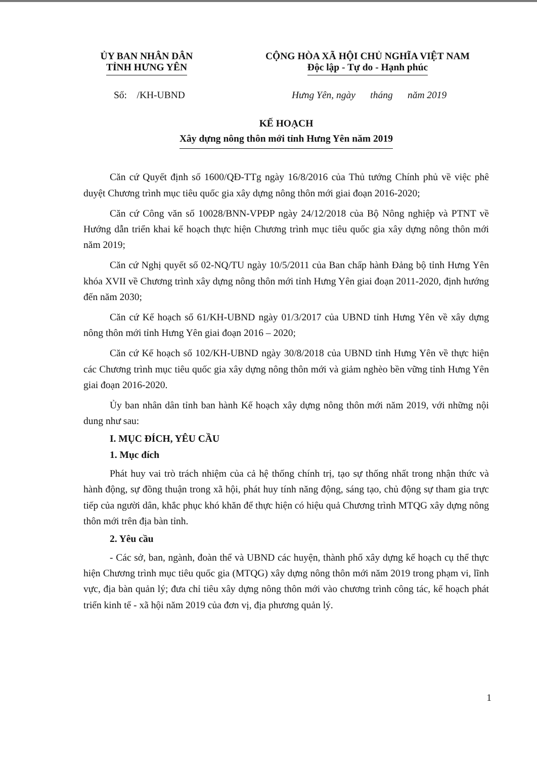ỦY BAN NHÂN DÂN
TỈNH HƯNG YÊN
CỘNG HÒA XÃ HỘI CHỦ NGHĨA VIỆT NAM
Độc lập - Tự do - Hạnh phúc
Số: /KH-UBND Hưng Yên, ngày tháng năm 2019
KẾ HOẠCH
Xây dựng nông thôn mới tỉnh Hưng Yên năm 2019
Căn cứ Quyết định số 1600/QĐ-TTg ngày 16/8/2016 của Thủ tướng Chính phủ về việc phê duyệt Chương trình mục tiêu quốc gia xây dựng nông thôn mới giai đoạn 2016-2020;
Căn cứ Công văn số 10028/BNN-VPĐP ngày 24/12/2018 của Bộ Nông nghiệp và PTNT về Hướng dẫn triển khai kế hoạch thực hiện Chương trình mục tiêu quốc gia xây dựng nông thôn mới năm 2019;
Căn cứ Nghị quyết số 02-NQ/TU ngày 10/5/2011 của Ban chấp hành Đảng bộ tỉnh Hưng Yên khóa XVII về Chương trình xây dựng nông thôn mới tỉnh Hưng Yên giai đoạn 2011-2020, định hướng đến năm 2030;
Căn cứ Kế hoạch số 61/KH-UBND ngày 01/3/2017 của UBND tỉnh Hưng Yên về xây dựng nông thôn mới tỉnh Hưng Yên giai đoạn 2016 – 2020;
Căn cứ Kế hoạch số 102/KH-UBND ngày 30/8/2018 của UBND tỉnh Hưng Yên về thực hiện các Chương trình mục tiêu quốc gia xây dựng nông thôn mới và giảm nghèo bền vững tỉnh Hưng Yên giai đoạn 2016-2020.
Ủy ban nhân dân tỉnh ban hành Kế hoạch xây dựng nông thôn mới năm 2019, với những nội dung như sau:
I. MỤC ĐÍCH, YÊU CẦU
1. Mục đích
Phát huy vai trò trách nhiệm của cả hệ thống chính trị, tạo sự thống nhất trong nhận thức và hành động, sự đồng thuận trong xã hội, phát huy tính năng động, sáng tạo, chủ động sự tham gia trực tiếp của người dân, khắc phục khó khăn để thực hiện có hiệu quả Chương trình MTQG xây dựng nông thôn mới trên địa bàn tỉnh.
2. Yêu cầu
- Các sở, ban, ngành, đoàn thể và UBND các huyện, thành phố xây dựng kế hoạch cụ thể thực hiện Chương trình mục tiêu quốc gia (MTQG) xây dựng nông thôn mới năm 2019 trong phạm vi, lĩnh vực, địa bàn quản lý; đưa chỉ tiêu xây dựng nông thôn mới vào chương trình công tác, kế hoạch phát triển kinh tế - xã hội năm 2019 của đơn vị, địa phương quản lý.
1